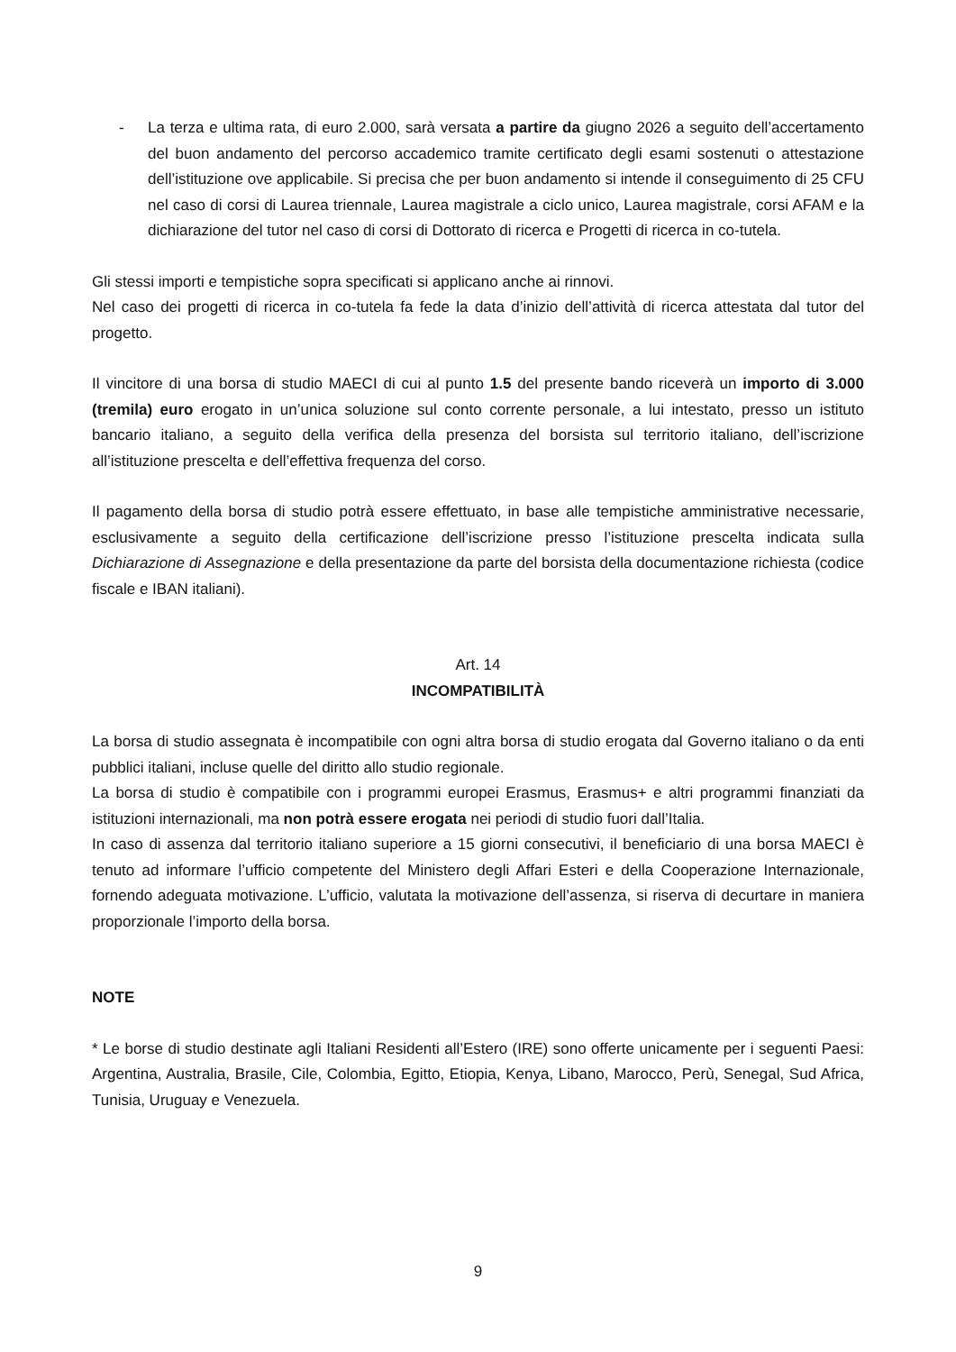- La terza e ultima rata, di euro 2.000, sarà versata a partire da giugno 2026 a seguito dell’accertamento del buon andamento del percorso accademico tramite certificato degli esami sostenuti o attestazione dell’istituzione ove applicabile. Si precisa che per buon andamento si intende il conseguimento di 25 CFU nel caso di corsi di Laurea triennale, Laurea magistrale a ciclo unico, Laurea magistrale, corsi AFAM e la dichiarazione del tutor nel caso di corsi di Dottorato di ricerca e Progetti di ricerca in co-tutela.
Gli stessi importi e tempistiche sopra specificati si applicano anche ai rinnovi.
Nel caso dei progetti di ricerca in co-tutela fa fede la data d’inizio dell’attività di ricerca attestata dal tutor del progetto.
Il vincitore di una borsa di studio MAECI di cui al punto 1.5 del presente bando riceverà un importo di 3.000 (tremila) euro erogato in un’unica soluzione sul conto corrente personale, a lui intestato, presso un istituto bancario italiano, a seguito della verifica della presenza del borsista sul territorio italiano, dell’iscrizione all’istituzione prescelta e dell’effettiva frequenza del corso.
Il pagamento della borsa di studio potrà essere effettuato, in base alle tempistiche amministrative necessarie, esclusivamente a seguito della certificazione dell’iscrizione presso l’istituzione prescelta indicata sulla Dichiarazione di Assegnazione e della presentazione da parte del borsista della documentazione richiesta (codice fiscale e IBAN italiani).
Art. 14
INCOMPATIBILITÀ
La borsa di studio assegnata è incompatibile con ogni altra borsa di studio erogata dal Governo italiano o da enti pubblici italiani, incluse quelle del diritto allo studio regionale.
La borsa di studio è compatibile con i programmi europei Erasmus, Erasmus+ e altri programmi finanziati da istituzioni internazionali, ma non potrà essere erogata nei periodi di studio fuori dall’Italia.
In caso di assenza dal territorio italiano superiore a 15 giorni consecutivi, il beneficiario di una borsa MAECI è tenuto ad informare l’ufficio competente del Ministero degli Affari Esteri e della Cooperazione Internazionale, fornendo adeguata motivazione. L’ufficio, valutata la motivazione dell’assenza, si riserva di decurtare in maniera proporzionale l’importo della borsa.
NOTE
* Le borse di studio destinate agli Italiani Residenti all’Estero (IRE) sono offerte unicamente per i seguenti Paesi: Argentina, Australia, Brasile, Cile, Colombia, Egitto, Etiopia, Kenya, Libano, Marocco, Perù, Senegal, Sud Africa, Tunisia, Uruguay e Venezuela.
9